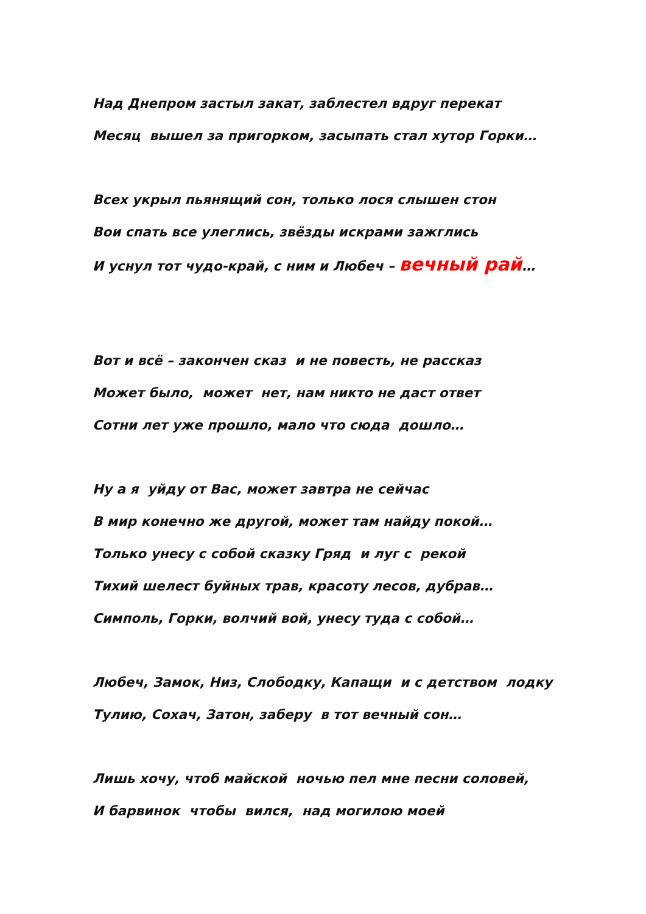Над Днепром застыл закат, заблестел вдруг перекат
Месяц вышел за пригорком, засыпать стал хутор Горки…
Всех укрыл пьянящий сон, только лося слышен стон
Вои спать все улеглись, звёзды искрами зажглись
И уснул тот чудо-край, с ним и Любеч – вечный рай…
Вот и всё – закончен сказ и не повесть, не рассказ
Может было, может нет, нам никто не даст ответ
Сотни лет уже прошло, мало что сюда дошло…
Ну а я уйду от Вас, может завтра не сейчас
В мир конечно же другой, может там найду покой…
Только унесу с собой сказку Гряд и луг с рекой
Тихий шелест буйных трав, красоту лесов, дубрав…
Симполь, Горки, волчий вой, унесу туда с собой…
Любеч, Замок, Низ, Слободку, Капащи и с детством лодку
Тулию, Сохач, Затон, заберу в тот вечный сон…
Лишь хочу, чтоб майской ночью пел мне песни соловей,
И барвинок чтобы вился, над могилою моей